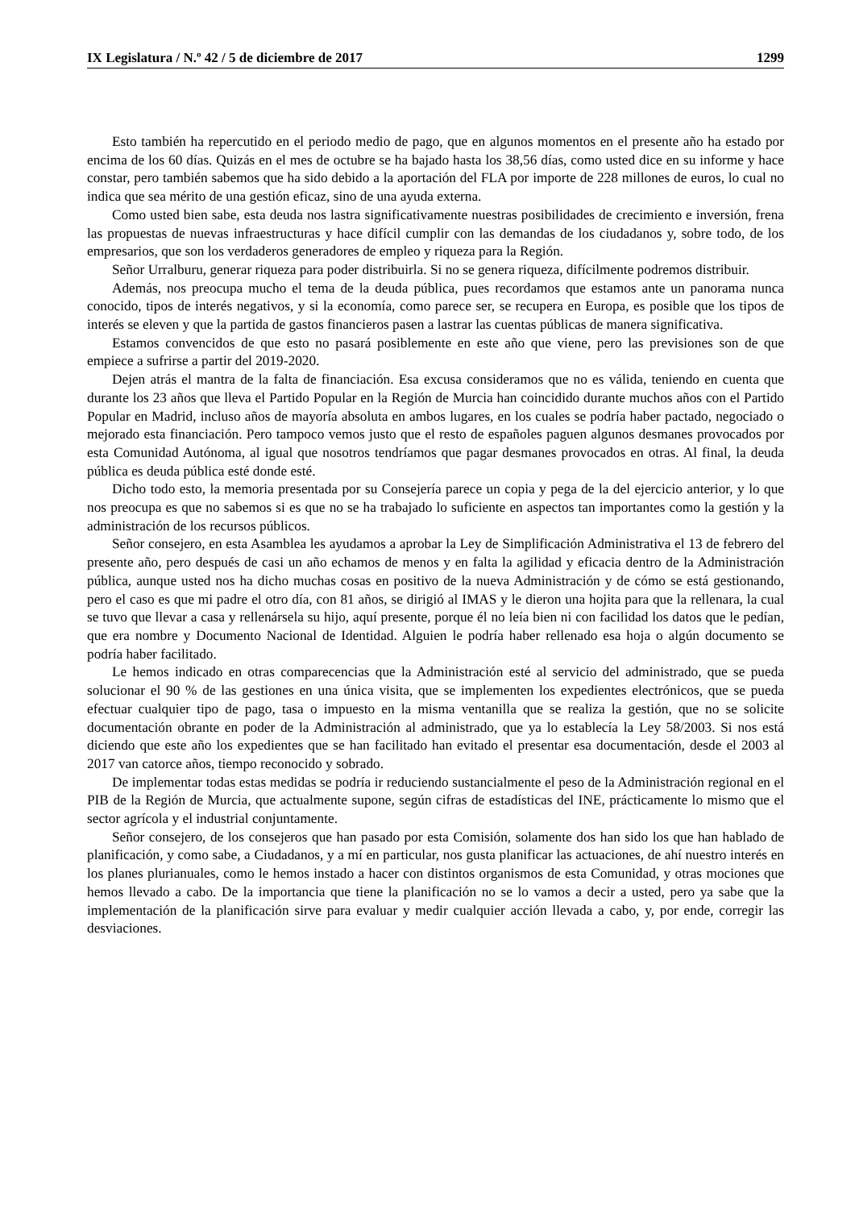IX Legislatura / N.º 42 / 5 de diciembre de 2017 1299
Esto también ha repercutido en el periodo medio de pago, que en algunos momentos en el presente año ha estado por encima de los 60 días. Quizás en el mes de octubre se ha bajado hasta los 38,56 días, como usted dice en su informe y hace constar, pero también sabemos que ha sido debido a la aportación del FLA por importe de 228 millones de euros, lo cual no indica que sea mérito de una gestión eficaz, sino de una ayuda externa.
Como usted bien sabe, esta deuda nos lastra significativamente nuestras posibilidades de crecimiento e inversión, frena las propuestas de nuevas infraestructuras y hace difícil cumplir con las demandas de los ciudadanos y, sobre todo, de los empresarios, que son los verdaderos generadores de empleo y riqueza para la Región.
Señor Urralburu, generar riqueza para poder distribuirla. Si no se genera riqueza, difícilmente podremos distribuir.
Además, nos preocupa mucho el tema de la deuda pública, pues recordamos que estamos ante un panorama nunca conocido, tipos de interés negativos, y si la economía, como parece ser, se recupera en Europa, es posible que los tipos de interés se eleven y que la partida de gastos financieros pasen a lastrar las cuentas públicas de manera significativa.
Estamos convencidos de que esto no pasará posiblemente en este año que viene, pero las previsiones son de que empiece a sufrirse a partir del 2019-2020.
Dejen atrás el mantra de la falta de financiación. Esa excusa consideramos que no es válida, teniendo en cuenta que durante los 23 años que lleva el Partido Popular en la Región de Murcia han coincidido durante muchos años con el Partido Popular en Madrid, incluso años de mayoría absoluta en ambos lugares, en los cuales se podría haber pactado, negociado o mejorado esta financiación. Pero tampoco vemos justo que el resto de españoles paguen algunos desmanes provocados por esta Comunidad Autónoma, al igual que nosotros tendríamos que pagar desmanes provocados en otras. Al final, la deuda pública es deuda pública esté donde esté.
Dicho todo esto, la memoria presentada por su Consejería parece un copia y pega de la del ejercicio anterior, y lo que nos preocupa es que no sabemos si es que no se ha trabajado lo suficiente en aspectos tan importantes como la gestión y la administración de los recursos públicos.
Señor consejero, en esta Asamblea les ayudamos a aprobar la Ley de Simplificación Administrativa el 13 de febrero del presente año, pero después de casi un año echamos de menos y en falta la agilidad y eficacia dentro de la Administración pública, aunque usted nos ha dicho muchas cosas en positivo de la nueva Administración y de cómo se está gestionando, pero el caso es que mi padre el otro día, con 81 años, se dirigió al IMAS y le dieron una hojita para que la rellenara, la cual se tuvo que llevar a casa y rellenársela su hijo, aquí presente, porque él no leía bien ni con facilidad los datos que le pedían, que era nombre y Documento Nacional de Identidad. Alguien le podría haber rellenado esa hoja o algún documento se podría haber facilitado.
Le hemos indicado en otras comparecencias que la Administración esté al servicio del administrado, que se pueda solucionar el 90 % de las gestiones en una única visita, que se implementen los expedientes electrónicos, que se pueda efectuar cualquier tipo de pago, tasa o impuesto en la misma ventanilla que se realiza la gestión, que no se solicite documentación obrante en poder de la Administración al administrado, que ya lo establecía la Ley 58/2003. Si nos está diciendo que este año los expedientes que se han facilitado han evitado el presentar esa documentación, desde el 2003 al 2017 van catorce años, tiempo reconocido y sobrado.
De implementar todas estas medidas se podría ir reduciendo sustancialmente el peso de la Administración regional en el PIB de la Región de Murcia, que actualmente supone, según cifras de estadísticas del INE, prácticamente lo mismo que el sector agrícola y el industrial conjuntamente.
Señor consejero, de los consejeros que han pasado por esta Comisión, solamente dos han sido los que han hablado de planificación, y como sabe, a Ciudadanos, y a mí en particular, nos gusta planificar las actuaciones, de ahí nuestro interés en los planes plurianuales, como le hemos instado a hacer con distintos organismos de esta Comunidad, y otras mociones que hemos llevado a cabo. De la importancia que tiene la planificación no se lo vamos a decir a usted, pero ya sabe que la implementación de la planificación sirve para evaluar y medir cualquier acción llevada a cabo, y, por ende, corregir las desviaciones.